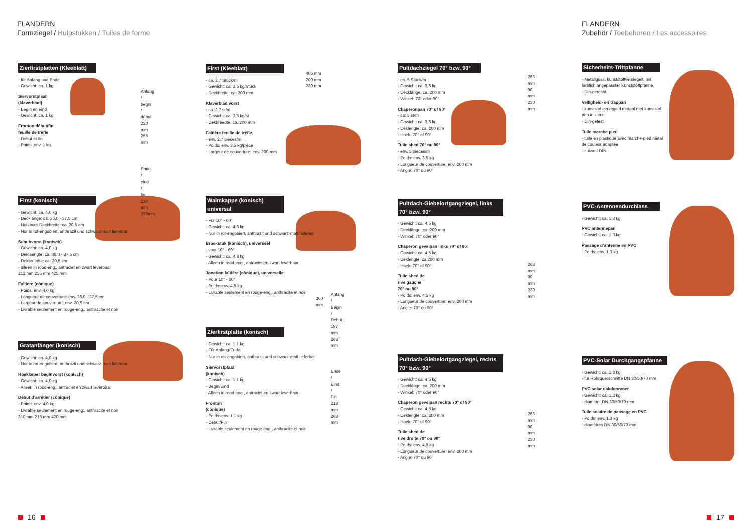FLANDERN
Formziegel / Hulpstukken / Tuiles de forme
FLANDERN
Zubehör / Toebehoren / Les accessoires
Zierfirstplatten (Kleeblatt)
- für Anfang und Ende
- Gewicht: ca. 1 kg
Siervorstplaat
(klaverblad)
- Begin en eind
- Gewicht: ca. 1 kg
Fronton début/fin
feuille de trèfle
- Début et fin
- Poids: env. 1 kg
Anfang / begin / début
220 mm 255 mm
Ende / eind / fin
210 mm 255mm
First (konisch)
- Gewicht: ca. 4,0 kg
- Decklänge: ca. 36,0 - 37,5 cm
- Nutzbare Deckbreite: ca. 20,5 cm
- Nur in rot-engobiert, anthrazit und schwarz-matt lieferbar
Schubvorst (konisch)
- Gewicht: ca. 4,0 kg
- Deklaengte: ca. 36,0 - 37,5 cm
- Dekbreedte: ca. 20,5 cm
- alleen in rood-eng., antraciet en zwart leverbaar
212 mm 255 mm 425 mm
Faîtière (cônique)
- Poids: env. 4,0 kg
- Longueur de couverture: env. 36,0 - 37,5 cm
- Largeur de couverture: env. 20,5 cm
- Livrable seulement en rouge-eng., anthracite et noir
Gratanfänger (konisch)
- Gewicht: ca. 4,0 kg
- Nur in rot-engobiert, anthrazit und schwarz-matt lieferbar
Hoekkeper beginvorst (konisch)
- Gewicht: ca. 4,0 kg
- Alleen in rood-eng., antraciet en zwart leverbaar
Début d’arrêtier (cônique)
- Poids: env. 4,0 kg
- Livrable seulement en rouge-eng., anthracite et noir
310 mm 215 mm 420 mm
First (Kleeblatt)
- ca. 2,7 Stück/m
- Gewicht: ca. 3,5 kg/Stück
- Deckbreite: ca. 200 mm
Klaverblad vorst
- ca. 2,7 st/m
- Gewicht: ca. 3,5 kg/st
- Dekbreedte: ca. 200 mm
Faîtière feuille de trèfle
- env. 2,7 pièces/m
- Poids: env. 3,5 kg/pièce
- Largeur de couverture: env. 200 mm
405 mm
200 mm 230 mm
Walmkappe (konisch) universal
- Für 10° - 60°
- Gewicht: ca. 4,8 kg
- Nur in rot-engobiert, anthrazit und schwarz-matt lieferbar
Broekstuk (konisch), universeel
- voor 10° - 60°
- Gewicht: ca. 4,8 kg
- Alleen in rood-eng., antraciet en zwart leverbaar
Jonction faîtière (cônique), universelle
- Pour 10° - 60°
- Poids: env. 4,8 kg
- Livrable seulement en rouge-eng., anthracite et noir
260 mm
Zierfirstplatte (konisch)
- Gewicht: ca. 1,1 kg
- Für Anfang/Ende
- Nur in rot-engobiert, anthrazit und schwarz-matt lieferbar
Siervorstplaat
(konisch)
- Gewicht: ca. 1,1 kg
- Begin/Eind
- Alleen in rood-eng., antraciet en zwart leverbaar
Fronton
(cônique)
- Poids: env. 1,1 kg
- Début/Fin
- Livrable seulement en rouge-eng., anthracite et noir
Anfang / Begin / Début
197 mm 268 mm
Ende / Eind / Fin
218 mm 268 mm
Pultdachziegel 70° bzw. 90°
- ca. 5 Stück/m
- Gewicht: ca. 3,5 kg
- Decklänge: ca. 200 mm
- Winkel: 70° oder 90°
Chaperonpan 70° of 90°
- ca: 5 st/m
- Gewicht: ca. 3,5 kg
- Deklengte: ca. 200 mm
- Hoek: 70° of 90°
Tuile shed 70° ou 90°
- env. 5 pièces/m
- Poids: env. 3,5 kg
- Longueur de couverture: env. 200 mm
- Angle: 70° ou 90°
263 mm
90 mm 230 mm
Pultdach-Giebelortgangziegel, links 70° bzw. 90°
- Gewicht: ca. 4,5 kg
- Decklänge: ca. 200 mm
- Winkel: 70° oder 90°
Chaperon gevelpan links 70° of 90°
- Gewicht: ca. 4,5 kg
- Deklengte: ca 200 mm
- Hoek: 70° of 90°
Tuile shed de
rive gauche
70° ou 90°
- Poids: env. 4,5 kg
- Longueur de couverture: env. 200 mm
- Angle: 70° ou 90°
263 mm
90 mm 230 mm
Pultdach-Giebelortgangziegel, rechts 70° bzw. 90°
- Gewicht: ca. 4,5 kg
- Decklänge: ca. 200 mm
- Winkel: 70° oder 90°
Chaperon gevelpan rechts 70° of 90°
- Gewicht: ca. 4,5 kg
- Deklengte: ca. 200 mm
- Hoek: 70° of 90°
Tuile shed de
rive droite 70° ou 90°
- Poids: env. 4,5 kg
- Longueur de couverture: env. 200 mm
- Angle: 70° ou 90°
263 mm
90 mm 230 mm
Sicherheits-Trittpfanne
- Metallguss, kunststoffversiegelt, mit farblich angepasster Kunststoffpfanne
- Din-gerecht
Veiligheid- en trappan
- kunststof verzegeld metaal met kunststof pan in kleur
- Din-getest
Tuile marche pied
- tuile en plastique avec marche-pied métal de couleur adaptée
- suivant DIN
PVC-Antennendurchlass
- Gewicht: ca. 1,3 kg
PVC antennepan
- Gewicht: ca. 1,3 kg
Passage d’antenne en PVC
- Poids: env. 1,3 kg
PVC-Solar Durchgangspfanne
- Gewicht: ca. 1,3 kg
- für Rohrquerschnitte DN 30/50/70 mm
PVC solar dakdoorvoer
- Gewicht: ca. 1,3 kg
- diameter DN 30/50/70 mm
Tuile solaire de passage en PVC
- Poids: env. 1,3 kg
- diamètres DN 30/50/70 mm
16 17